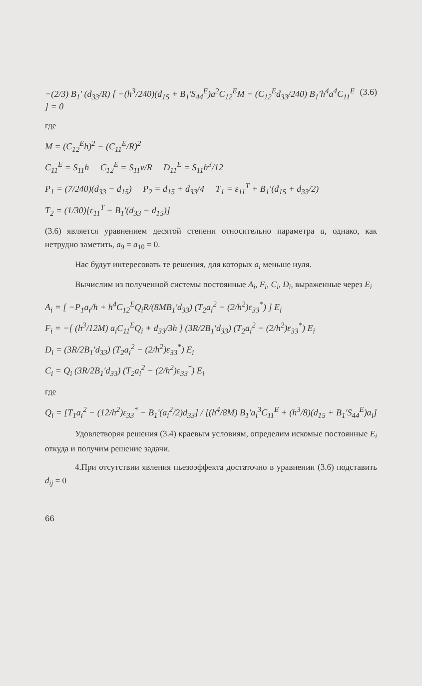−(2/3) B<sub>1</sub>′ (d<sub>33</sub>/R) [ −(h<sup>3</sup>/240)(d<sub>15</sub> + B<sub>1</sub>′S<sub>44</sub><sup>E</sup>)a<sup>2</sup>C<sub>12</sub><sup>E</sup>M − (C<sub>12</sub><sup>E</sup>d<sub>33</sub>/240) B<sub>1</sub>′h<sup>4</sup>a<sup>4</sup>C<sub>11</sub><sup>E</sup> ] = 0 (3.6)
где
M = (C<sub>12</sub><sup>E</sup>h)<sup>2</sup> − (C<sub>11</sub><sup>E</sup>/R)<sup>2</sup>
C<sub>11</sub><sup>E</sup> = S<sub>11</sub>h C<sub>12</sub><sup>E</sup> = S<sub>11</sub>ν/R D<sub>11</sub><sup>E</sup> = S<sub>11</sub>h<sup>3</sup>/12
P<sub>1</sub> = (7/240)(d<sub>33</sub> − d<sub>15</sub>) P<sub>2</sub> = d<sub>15</sub> + d<sub>33</sub>/4 T<sub>1</sub> = ε<sub>11</sub><sup>T</sup> + B<sub>1</sub>′(d<sub>15</sub> + d<sub>33</sub>/2)
T<sub>2</sub> = (1/30)[ε<sub>11</sub><sup>T</sup> − B<sub>1</sub>′(d<sub>33</sub> − d<sub>15</sub>)]
(3.6) является уравнением десятой степени относительно параметра a, однако, как нетрудно заметить, a<sub>9</sub> = a<sub>10</sub> = 0.
Нас будут интересовать те решения, для которых a<sub>i</sub> меньше нуля.
Вычислим из полученной системы постоянные A<sub>i</sub>, F<sub>i</sub>, C<sub>i</sub>, D<sub>i</sub>, выраженные через E<sub>i</sub>
A<sub>i</sub> = [ −P<sub>1</sub>a<sub>i</sub>/h + h<sup>4</sup>C<sub>12</sub><sup>E</sup>Q<sub>i</sub>R/(8MB<sub>1</sub>′d<sub>33</sub>) (T<sub>2</sub>a<sub>i</sub><sup>2</sup> − (2/h<sup>2</sup>)ε<sub>33</sub><sup>*</sup>) ] E<sub>i</sub>
F<sub>i</sub> = −[ (h<sup>3</sup>/12M) a<sub>i</sub>C<sub>11</sub><sup>E</sup>Q<sub>i</sub> + d<sub>33</sub>/3h ] (3R/2B<sub>1</sub>′d<sub>33</sub>) (T<sub>2</sub>a<sub>i</sub><sup>2</sup> − (2/h<sup>2</sup>)ε<sub>33</sub><sup>*</sup>) E<sub>i</sub>
D<sub>i</sub> = (3R/2B<sub>1</sub>′d<sub>33</sub>) (T<sub>2</sub>a<sub>i</sub><sup>2</sup> − (2/h<sup>2</sup>)ε<sub>33</sub><sup>*</sup>) E<sub>i</sub>
C<sub>i</sub> = Q<sub>i</sub> (3R/2B<sub>1</sub>′d<sub>33</sub>) (T<sub>2</sub>a<sub>i</sub><sup>2</sup> − (2/h<sup>2</sup>)ε<sub>33</sub><sup>*</sup>) E<sub>i</sub>
где
Q<sub>i</sub> = [T<sub>1</sub>a<sub>i</sub><sup>2</sup> − (12/h<sup>2</sup>)ε<sub>33</sub><sup>*</sup> − B<sub>1</sub>′(a<sub>i</sub><sup>2</sup>/2)d<sub>33</sub>] / [(h<sup>4</sup>/8M) B<sub>1</sub>′a<sub>i</sub><sup>3</sup>C<sub>11</sub><sup>E</sup> + (h<sup>3</sup>/8)(d<sub>15</sub> + B<sub>1</sub>′S<sub>44</sub><sup>E</sup>)a<sub>i</sub>]
Удовлетворяя решения (3.4) краевым условиям, определим искомые постоянные E<sub>i</sub> откуда и получим решение задачи.
4.При отсутствии явления пьезоэффекта достаточно в уравнении (3.6) подставить d<sub>ij</sub> = 0
66